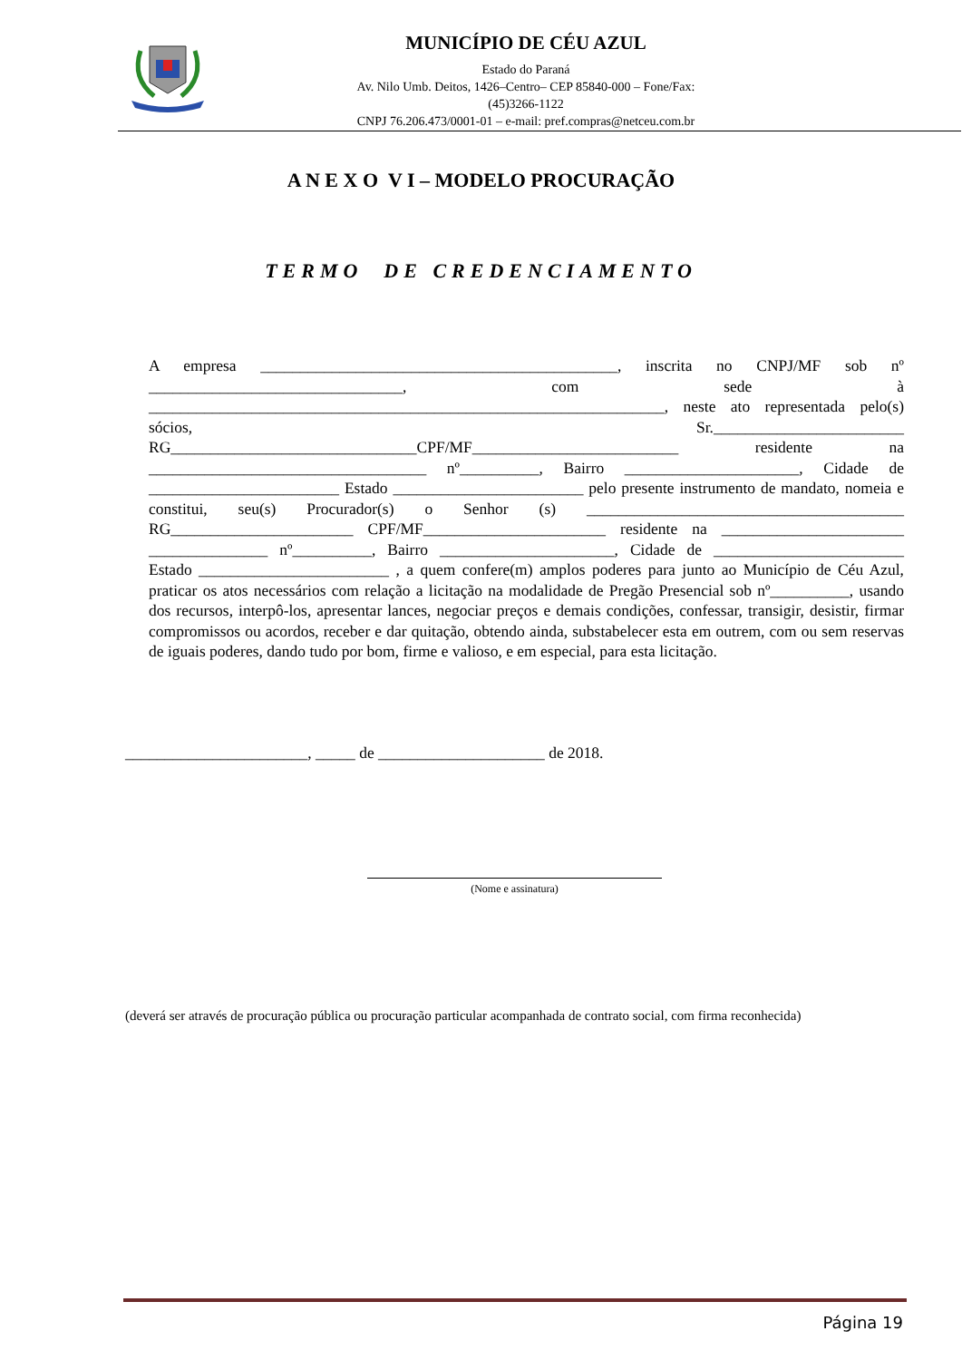MUNICÍPIO DE CÉU AZUL
Estado do Paraná
Av. Nilo Umb. Deitos, 1426–Centro– CEP 85840-000 – Fone/Fax: (45)3266-1122
CNPJ 76.206.473/0001-01 – e-mail: pref.compras@netceu.com.br
A N E X O V I – MODELO PROCURAÇÃO
TERMO DE CREDENCIAMENTO
A empresa _____________________________________________, inscrita no CNPJ/MF sob nº ________________________________, com sede à _________________________________________________________________, neste ato representada pelo(s) sócios, Sr.________________________ RG_______________________________CPF/MF__________________________ residente na ___________________________________ nº__________, Bairro ______________________, Cidade de ________________________ Estado ________________________ pelo presente instrumento de mandato, nomeia e constitui, seu(s) Procurador(s) o Senhor (s) ________________________________________ RG_______________________ CPF/MF_______________________ residente na _______________________ _______________ nº__________, Bairro ______________________, Cidade de ________________________ Estado ________________________ , a quem confere(m) amplos poderes para junto ao Município de Céu Azul, praticar os atos necessários com relação a licitação na modalidade de Pregão Presencial sob nº__________, usando dos recursos, interpô-los, apresentar lances, negociar preços e demais condições, confessar, transigir, desistir, firmar compromissos ou acordos, receber e dar quitação, obtendo ainda, substabelecer esta em outrem, com ou sem reservas de iguais poderes, dando tudo por bom, firme e valioso, e em especial, para esta licitação.
_______________________, _____ de _____________________ de 2018.
(Nome e assinatura)
(deverá ser através de procuração pública ou procuração particular acompanhada de contrato social, com firma reconhecida)
Página 19